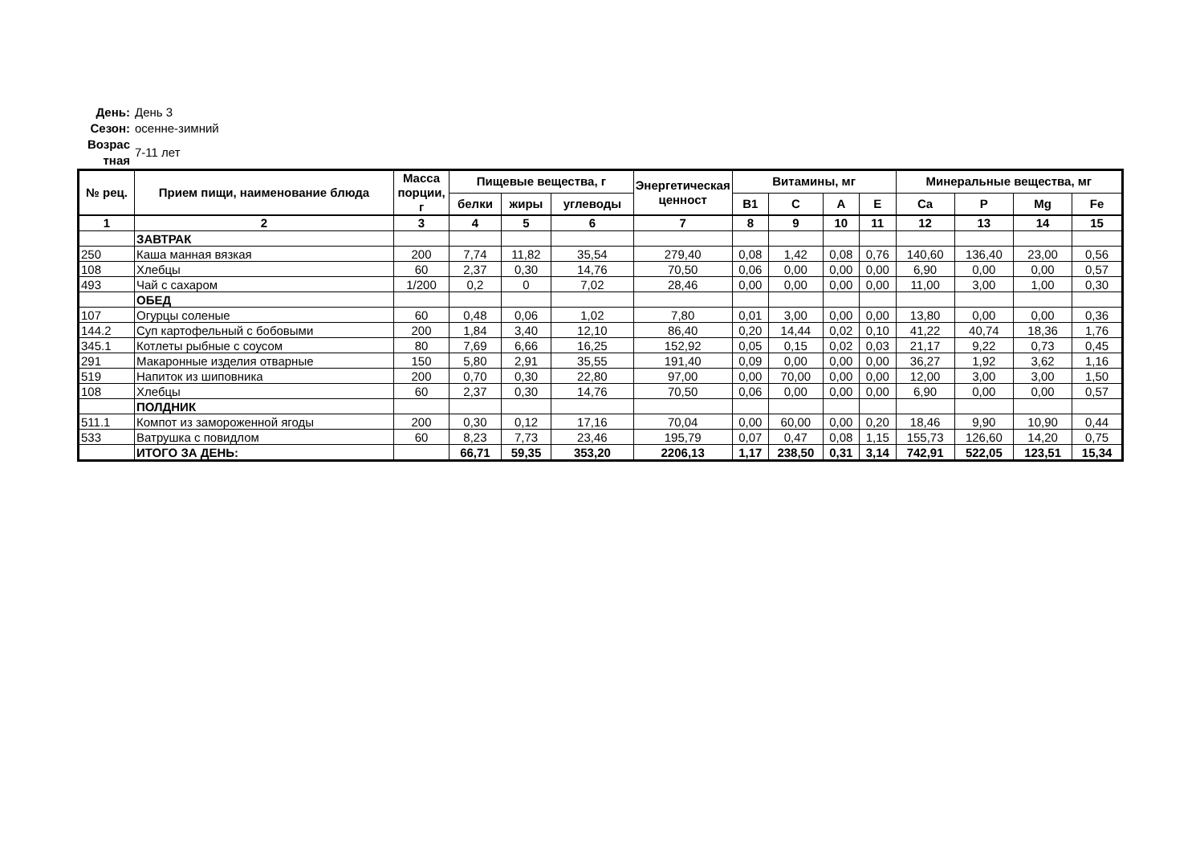День: День 3
Сезон: осенне-зимний
Возрас тная 7-11 лет
| № рец. | Прием пищи, наименование блюда | Масса порции, г | Пищевые вещества, г | | | Энергетическая ценност | Витамины, мг | | | | Минеральные вещества, мг | | | |
| --- | --- | --- | --- | --- | --- | --- | --- | --- | --- | --- | --- | --- | --- | --- |
| | | | белки | жиры | углеводы | | B1 | C | A | E | Ca | P | Mg | Fe |
| 1 | 2 | 3 | 4 | 5 | 6 | 7 | 8 | 9 | 10 | 11 | 12 | 13 | 14 | 15 |
| | ЗАВТРАК | | | | | | | | | | | | | |
| 250 | Каша манная вязкая | 200 | 7,74 | 11,82 | 35,54 | 279,40 | 0,08 | 1,42 | 0,08 | 0,76 | 140,60 | 136,40 | 23,00 | 0,56 |
| 108 | Хлебцы | 60 | 2,37 | 0,30 | 14,76 | 70,50 | 0,06 | 0,00 | 0,00 | 0,00 | 6,90 | 0,00 | 0,00 | 0,57 |
| 493 | Чай с сахаром | 1/200 | 0,2 | 0 | 7,02 | 28,46 | 0,00 | 0,00 | 0,00 | 0,00 | 11,00 | 3,00 | 1,00 | 0,30 |
| | ОБЕД | | | | | | | | | | | | | |
| 107 | Огурцы соленые | 60 | 0,48 | 0,06 | 1,02 | 7,80 | 0,01 | 3,00 | 0,00 | 0,00 | 13,80 | 0,00 | 0,00 | 0,36 |
| 144.2 | Суп картофельный с бобовыми | 200 | 1,84 | 3,40 | 12,10 | 86,40 | 0,20 | 14,44 | 0,02 | 0,10 | 41,22 | 40,74 | 18,36 | 1,76 |
| 345.1 | Котлеты рыбные с соусом | 80 | 7,69 | 6,66 | 16,25 | 152,92 | 0,05 | 0,15 | 0,02 | 0,03 | 21,17 | 9,22 | 0,73 | 0,45 |
| 291 | Макаронные изделия отварные | 150 | 5,80 | 2,91 | 35,55 | 191,40 | 0,09 | 0,00 | 0,00 | 0,00 | 36,27 | 1,92 | 3,62 | 1,16 |
| 519 | Напиток из шиповника | 200 | 0,70 | 0,30 | 22,80 | 97,00 | 0,00 | 70,00 | 0,00 | 0,00 | 12,00 | 3,00 | 3,00 | 1,50 |
| 108 | Хлебцы | 60 | 2,37 | 0,30 | 14,76 | 70,50 | 0,06 | 0,00 | 0,00 | 0,00 | 6,90 | 0,00 | 0,00 | 0,57 |
| | ПОЛДНИК | | | | | | | | | | | | | |
| 511.1 | Компот из замороженной ягоды | 200 | 0,30 | 0,12 | 17,16 | 70,04 | 0,00 | 60,00 | 0,00 | 0,20 | 18,46 | 9,90 | 10,90 | 0,44 |
| 533 | Ватрушка с повидлом | 60 | 8,23 | 7,73 | 23,46 | 195,79 | 0,07 | 0,47 | 0,08 | 1,15 | 155,73 | 126,60 | 14,20 | 0,75 |
| | ИТОГО ЗА ДЕНЬ: | | 66,71 | 59,35 | 353,20 | 2206,13 | 1,17 | 238,50 | 0,31 | 3,14 | 742,91 | 522,05 | 123,51 | 15,34 |